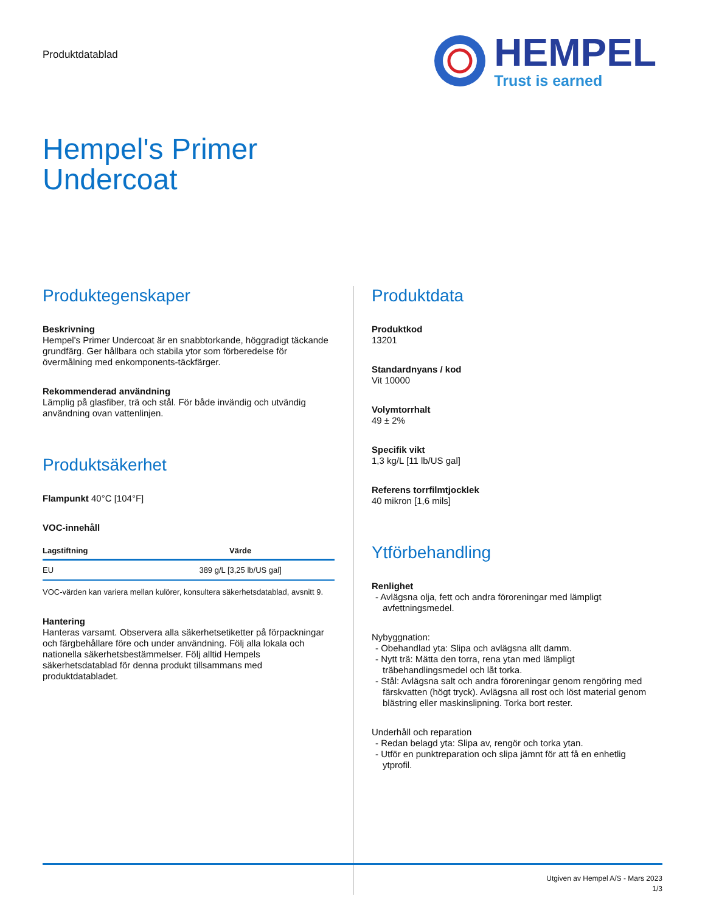Produktdatablad
HEMPEL
Trust is earned
Hempel's Primer
Undercoat
Produktegenskaper
Beskrivning
Hempel's Primer Undercoat är en snabbtorkande, höggradigt täckande grundfärg. Ger hållbara och stabila ytor som förberedelse för övermålning med enkomponents-täckfärger.
Rekommenderad användning
Lämplig på glasfiber, trä och stål. För både invändig och utvändig användning ovan vattenlinjen.
Produktsäkerhet
Flampunkt 40°C [104°F]
VOC-innehåll
| Lagstiftning | Värde |
| --- | --- |
| EU | 389 g/L [3,25 lb/US gal] |
VOC-värden kan variera mellan kulörer, konsultera säkerhetsdatablad, avsnitt 9.
Hantering
Hanteras varsamt. Observera alla säkerhetsetiketter på förpackningar och färgbehållare före och under användning. Följ alla lokala och nationella säkerhetsbestämmelser. Följ alltid Hempels säkerhetsdatablad för denna produkt tillsammans med produktdatabladet.
Produktdata
Produktkod
13201
Standardnyans / kod
Vit 10000
Volymtorrhalt
49 ± 2%
Specifik vikt
1,3 kg/L [11 lb/US gal]
Referens torrfilmtjocklek
40 mikron [1,6 mils]
Ytförbehandling
Renlighet
- Avlägsna olja, fett och andra föroreningar med lämpligt avfettningsmedel.
Nybyggnation:
- Obehandlad yta: Slipa och avlägsna allt damm.
- Nytt trä: Mätta den torra, rena ytan med lämpligt träbehandlingsmedel och låt torka.
- Stål: Avlägsna salt och andra föroreningar genom rengöring med färskvatten (högt tryck). Avlägsna all rost och löst material genom blästring eller maskinslipning. Torka bort rester.
Underhåll och reparation
- Redan belagd yta: Slipa av, rengör och torka ytan.
- Utför en punktreparation och slipa jämnt för att få en enhetlig ytprofil.
Utgiven av Hempel A/S - Mars 2023
1/3